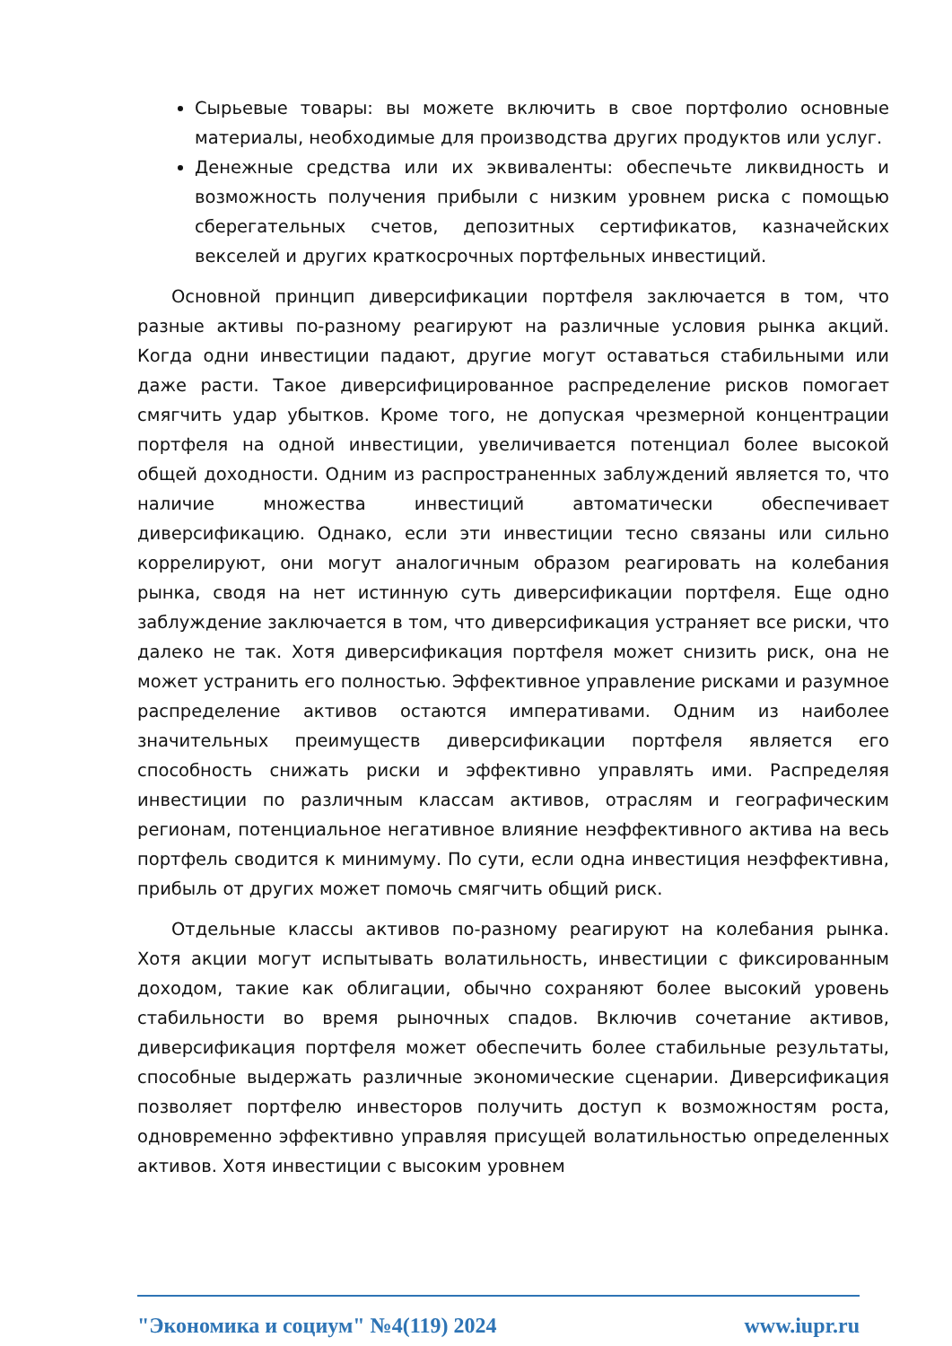Сырьевые товары: вы можете включить в свое портфолио основные материалы, необходимые для производства других продуктов или услуг.
Денежные средства или их эквиваленты: обеспечьте ликвидность и возможность получения прибыли с низким уровнем риска с помощью сберегательных счетов, депозитных сертификатов, казначейских векселей и других краткосрочных портфельных инвестиций.
Основной принцип диверсификации портфеля заключается в том, что разные активы по-разному реагируют на различные условия рынка акций. Когда одни инвестиции падают, другие могут оставаться стабильными или даже расти. Такое диверсифицированное распределение рисков помогает смягчить удар убытков. Кроме того, не допуская чрезмерной концентрации портфеля на одной инвестиции, увеличивается потенциал более высокой общей доходности. Одним из распространенных заблуждений является то, что наличие множества инвестиций автоматически обеспечивает диверсификацию. Однако, если эти инвестиции тесно связаны или сильно коррелируют, они могут аналогичным образом реагировать на колебания рынка, сводя на нет истинную суть диверсификации портфеля. Еще одно заблуждение заключается в том, что диверсификация устраняет все риски, что далеко не так. Хотя диверсификация портфеля может снизить риск, она не может устранить его полностью. Эффективное управление рисками и разумное распределение активов остаются императивами. Одним из наиболее значительных преимуществ диверсификации портфеля является его способность снижать риски и эффективно управлять ими. Распределяя инвестиции по различным классам активов, отраслям и географическим регионам, потенциальное негативное влияние неэффективного актива на весь портфель сводится к минимуму. По сути, если одна инвестиция неэффективна, прибыль от других может помочь смягчить общий риск.
Отдельные классы активов по-разному реагируют на колебания рынка. Хотя акции могут испытывать волатильность, инвестиции с фиксированным доходом, такие как облигации, обычно сохраняют более высокий уровень стабильности во время рыночных спадов. Включив сочетание активов, диверсификация портфеля может обеспечить более стабильные результаты, способные выдержать различные экономические сценарии. Диверсификация позволяет портфелю инвесторов получить доступ к возможностям роста, одновременно эффективно управляя присущей волатильностью определенных активов. Хотя инвестиции с высоким уровнем
"Экономика и социум" №4(119) 2024 www.iupr.ru